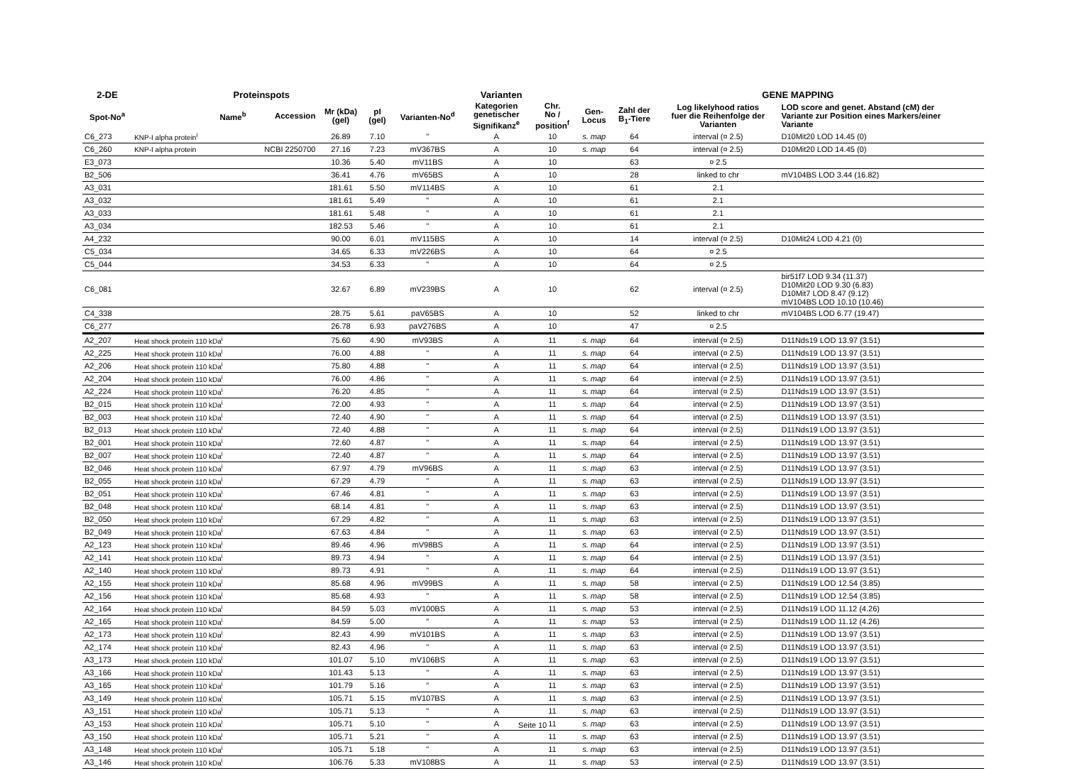| 2-DE | Proteinspots | | | | Varianten | | | | GENE MAPPING | | |
| --- | --- | --- | --- | --- | --- | --- | --- | --- | --- | --- | --- |
| Spot-No<sup>a</sup> | Name<sup>b</sup> | Accession | Mr (kDa) (gel) | pI (gel) | Varianten-No<sup>d</sup> | Kategorien genetischer Signifikanz<sup>e</sup> | Chr. No / position<sup>f</sup> | Gen- Locus | Zahl der B<sub>1</sub>-Tiere | Log likelyhood ratios fuer die Reihenfolge der Varianten | LOD score and genet. Abstand (cM) der Variante zur Position eines Markers/einer Variante |
| C6_273 | KNP-I alpha protein<sup>i</sup> | | 26.89 | 7.10 | " | A | 10 | s. map | 64 | interval (¤ 2.5) | D10Mit20 LOD 14.45 (0) |
| C6_260 | KNP-I alpha protein | NCBI 2250700 | 27.16 | 7.23 | mV367BS | A | 10 | s. map | 64 | interval (¤ 2.5) | D10Mit20 LOD 14.45 (0) |
| E3_073 | | | 10.36 | 5.40 | mV11BS | A | 10 | | 63 | ¤ 2.5 | |
| B2_506 | | | 36.41 | 4.76 | mV65BS | A | 10 | | 28 | linked to chr | mV104BS LOD 3.44 (16.82) |
| A3_031 | | | 181.61 | 5.50 | mV114BS | A | 10 | | 61 | 2.1 | |
| A3_032 | | | 181.61 | 5.49 | " | A | 10 | | 61 | 2.1 | |
| A3_033 | | | 181.61 | 5.48 | " | A | 10 | | 61 | 2.1 | |
| A3_034 | | | 182.53 | 5.46 | " | A | 10 | | 61 | 2.1 | |
| A4_232 | | | 90.00 | 6.01 | mV115BS | A | 10 | | 14 | interval (¤ 2.5) | D10Mit24 LOD 4.21 (0) |
| C5_034 | | | 34.65 | 6.33 | mV226BS | A | 10 | | 64 | ¤ 2.5 | |
| C5_044 | | | 34.53 | 6.33 | " | A | 10 | | 64 | ¤ 2.5 | |
| C6_081 | | | 32.67 | 6.89 | mV239BS | A | 10 | | 62 | interval (¤ 2.5) | bir51f7 LOD 9.34 (11.37) D10Mit20 LOD 9.30 (6.83) D10Mit7 LOD 8.47 (9.12) mV104BS LOD 10.10 (10.46) |
| C4_338 | | | 28.75 | 5.61 | paV65BS | A | 10 | | 52 | linked to chr | mV104BS LOD 6.77 (19.47) |
| C6_277 | | | 26.78 | 6.93 | paV276BS | A | 10 | | 47 | ¤ 2.5 | |
| A2_207 | Heat shock protein 110 kDa<sup>i</sup> | | 75.60 | 4.90 | mV93BS | A | 11 | s. map | 64 | interval (¤ 2.5) | D11Nds19 LOD 13.97 (3.51) |
| A2_225 | Heat shock protein 110 kDa<sup>i</sup> | | 76.00 | 4.88 | " | A | 11 | s. map | 64 | interval (¤ 2.5) | D11Nds19 LOD 13.97 (3.51) |
| A2_206 | Heat shock protein 110 kDa<sup>i</sup> | | 75.80 | 4.88 | " | A | 11 | s. map | 64 | interval (¤ 2.5) | D11Nds19 LOD 13.97 (3.51) |
| A2_204 | Heat shock protein 110 kDa<sup>i</sup> | | 76.00 | 4.86 | " | A | 11 | s. map | 64 | interval (¤ 2.5) | D11Nds19 LOD 13.97 (3.51) |
| A2_224 | Heat shock protein 110 kDa<sup>i</sup> | | 76.20 | 4.85 | " | A | 11 | s. map | 64 | interval (¤ 2.5) | D11Nds19 LOD 13.97 (3.51) |
| B2_015 | Heat shock protein 110 kDa<sup>i</sup> | | 72.00 | 4.93 | " | A | 11 | s. map | 64 | interval (¤ 2.5) | D11Nds19 LOD 13.97 (3.51) |
| B2_003 | Heat shock protein 110 kDa<sup>i</sup> | | 72.40 | 4.90 | " | A | 11 | s. map | 64 | interval (¤ 2.5) | D11Nds19 LOD 13.97 (3.51) |
| B2_013 | Heat shock protein 110 kDa<sup>i</sup> | | 72.40 | 4.88 | " | A | 11 | s. map | 64 | interval (¤ 2.5) | D11Nds19 LOD 13.97 (3.51) |
| B2_001 | Heat shock protein 110 kDa<sup>i</sup> | | 72.60 | 4.87 | " | A | 11 | s. map | 64 | interval (¤ 2.5) | D11Nds19 LOD 13.97 (3.51) |
| B2_007 | Heat shock protein 110 kDa<sup>i</sup> | | 72.40 | 4.87 | " | A | 11 | s. map | 64 | interval (¤ 2.5) | D11Nds19 LOD 13.97 (3.51) |
| B2_046 | Heat shock protein 110 kDa<sup>i</sup> | | 67.97 | 4.79 | mV96BS | A | 11 | s. map | 63 | interval (¤ 2.5) | D11Nds19 LOD 13.97 (3.51) |
| B2_055 | Heat shock protein 110 kDa<sup>i</sup> | | 67.29 | 4.79 | " | A | 11 | s. map | 63 | interval (¤ 2.5) | D11Nds19 LOD 13.97 (3.51) |
| B2_051 | Heat shock protein 110 kDa<sup>i</sup> | | 67.46 | 4.81 | " | A | 11 | s. map | 63 | interval (¤ 2.5) | D11Nds19 LOD 13.97 (3.51) |
| B2_048 | Heat shock protein 110 kDa<sup>i</sup> | | 68.14 | 4.81 | " | A | 11 | s. map | 63 | interval (¤ 2.5) | D11Nds19 LOD 13.97 (3.51) |
| B2_050 | Heat shock protein 110 kDa<sup>i</sup> | | 67.29 | 4.82 | " | A | 11 | s. map | 63 | interval (¤ 2.5) | D11Nds19 LOD 13.97 (3.51) |
| B2_049 | Heat shock protein 110 kDa<sup>i</sup> | | 67.63 | 4.84 | " | A | 11 | s. map | 63 | interval (¤ 2.5) | D11Nds19 LOD 13.97 (3.51) |
| A2_123 | Heat shock protein 110 kDa<sup>i</sup> | | 89.46 | 4.96 | mV98BS | A | 11 | s. map | 64 | interval (¤ 2.5) | D11Nds19 LOD 13.97 (3.51) |
| A2_141 | Heat shock protein 110 kDa<sup>i</sup> | | 89.73 | 4.94 | " | A | 11 | s. map | 64 | interval (¤ 2.5) | D11Nds19 LOD 13.97 (3.51) |
| A2_140 | Heat shock protein 110 kDa<sup>i</sup> | | 89.73 | 4.91 | " | A | 11 | s. map | 64 | interval (¤ 2.5) | D11Nds19 LOD 13.97 (3.51) |
| A2_155 | Heat shock protein 110 kDa<sup>i</sup> | | 85.68 | 4.96 | mV99BS | A | 11 | s. map | 58 | interval (¤ 2.5) | D11Nds19 LOD 12.54 (3.85) |
| A2_156 | Heat shock protein 110 kDa<sup>i</sup> | | 85.68 | 4.93 | " | A | 11 | s. map | 58 | interval (¤ 2.5) | D11Nds19 LOD 12.54 (3.85) |
| A2_164 | Heat shock protein 110 kDa<sup>i</sup> | | 84.59 | 5.03 | mV100BS | A | 11 | s. map | 53 | interval (¤ 2.5) | D11Nds19 LOD 11.12 (4.26) |
| A2_165 | Heat shock protein 110 kDa<sup>i</sup> | | 84.59 | 5.00 | " | A | 11 | s. map | 53 | interval (¤ 2.5) | D11Nds19 LOD 11.12 (4.26) |
| A2_173 | Heat shock protein 110 kDa<sup>i</sup> | | 82.43 | 4.99 | mV101BS | A | 11 | s. map | 63 | interval (¤ 2.5) | D11Nds19 LOD 13.97 (3.51) |
| A2_174 | Heat shock protein 110 kDa<sup>i</sup> | | 82.43 | 4.96 | " | A | 11 | s. map | 63 | interval (¤ 2.5) | D11Nds19 LOD 13.97 (3.51) |
| A3_173 | Heat shock protein 110 kDa<sup>i</sup> | | 101.07 | 5.10 | mV106BS | A | 11 | s. map | 63 | interval (¤ 2.5) | D11Nds19 LOD 13.97 (3.51) |
| A3_166 | Heat shock protein 110 kDa<sup>i</sup> | | 101.43 | 5.13 | " | A | 11 | s. map | 63 | interval (¤ 2.5) | D11Nds19 LOD 13.97 (3.51) |
| A3_165 | Heat shock protein 110 kDa<sup>i</sup> | | 101.79 | 5.16 | " | A | 11 | s. map | 63 | interval (¤ 2.5) | D11Nds19 LOD 13.97 (3.51) |
| A3_149 | Heat shock protein 110 kDa<sup>i</sup> | | 105.71 | 5.15 | mV107BS | A | 11 | s. map | 63 | interval (¤ 2.5) | D11Nds19 LOD 13.97 (3.51) |
| A3_151 | Heat shock protein 110 kDa<sup>i</sup> | | 105.71 | 5.13 | " | A | 11 | s. map | 63 | interval (¤ 2.5) | D11Nds19 LOD 13.97 (3.51) |
| A3_153 | Heat shock protein 110 kDa<sup>i</sup> | | 105.71 | 5.10 | " | A | 11 | s. map | 63 | interval (¤ 2.5) | D11Nds19 LOD 13.97 (3.51) |
| A3_150 | Heat shock protein 110 kDa<sup>i</sup> | | 105.71 | 5.21 | " | A | 11 | s. map | 63 | interval (¤ 2.5) | D11Nds19 LOD 13.97 (3.51) |
| A3_148 | Heat shock protein 110 kDa<sup>i</sup> | | 105.71 | 5.18 | " | A | 11 | s. map | 63 | interval (¤ 2.5) | D11Nds19 LOD 13.97 (3.51) |
| A3_146 | Heat shock protein 110 kDa<sup>i</sup> | | 106.76 | 5.33 | mV108BS | A | 11 | s. map | 53 | interval (¤ 2.5) | D11Nds19 LOD 13.97 (3.51) |
Seite 10